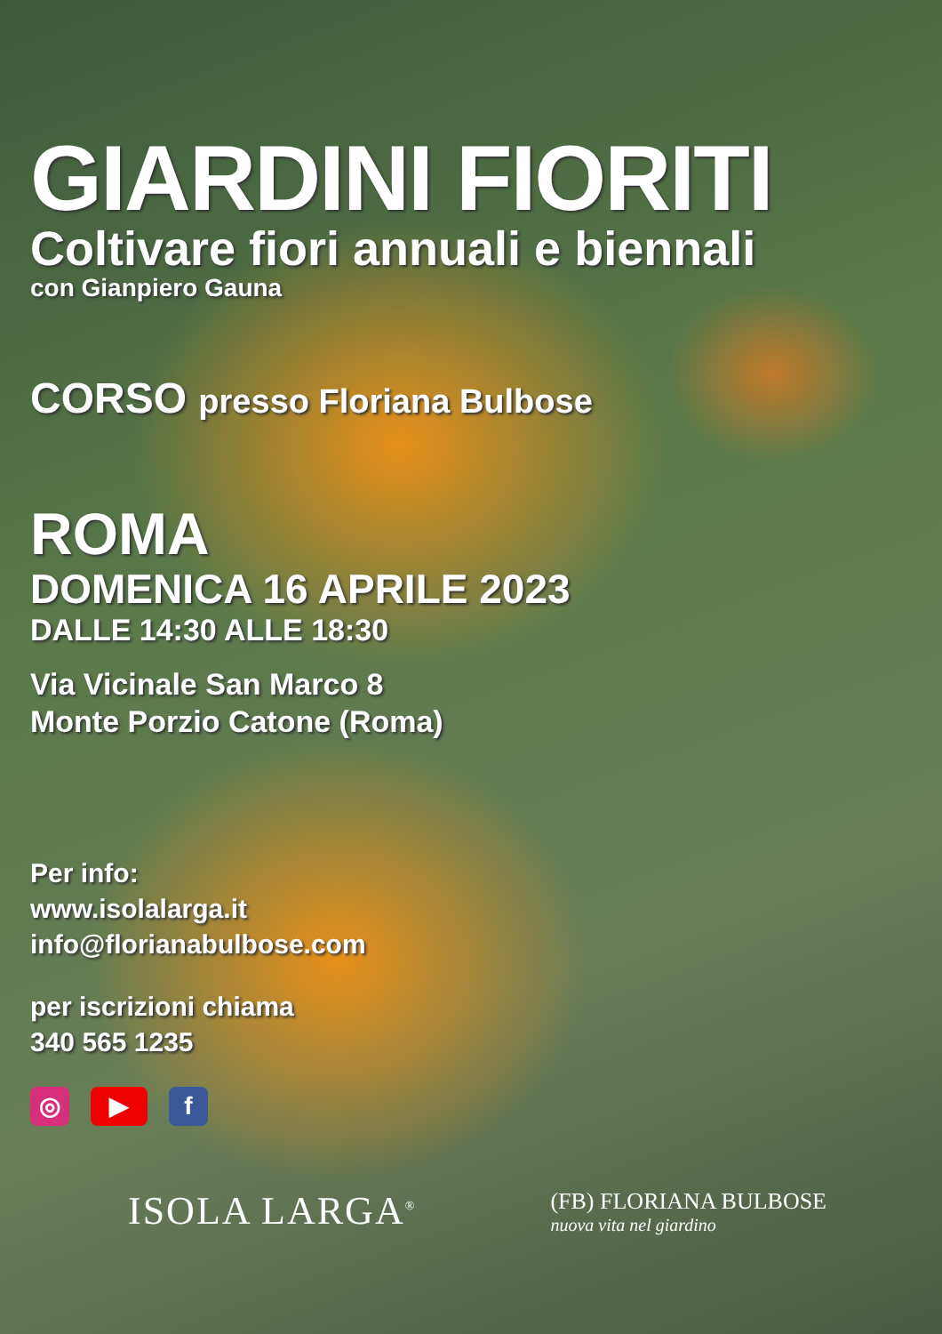GIARDINI FIORITI
Coltivare fiori annuali e biennali
con Gianpiero Gauna
CORSO presso Floriana Bulbose
ROMA
DOMENICA 16 APRILE 2023
DALLE 14:30 ALLE 18:30
Via Vicinale San Marco 8
Monte Porzio Catone (Roma)
Per info:
www.isolalarga.it
info@florianabulbose.com
per iscrizioni chiama
340 565 1235
◎ ▶ f
ISOLA LARGA<sup>®</sup>
(FB) FLORIANA BULBOSE
nuova vita nel giardino